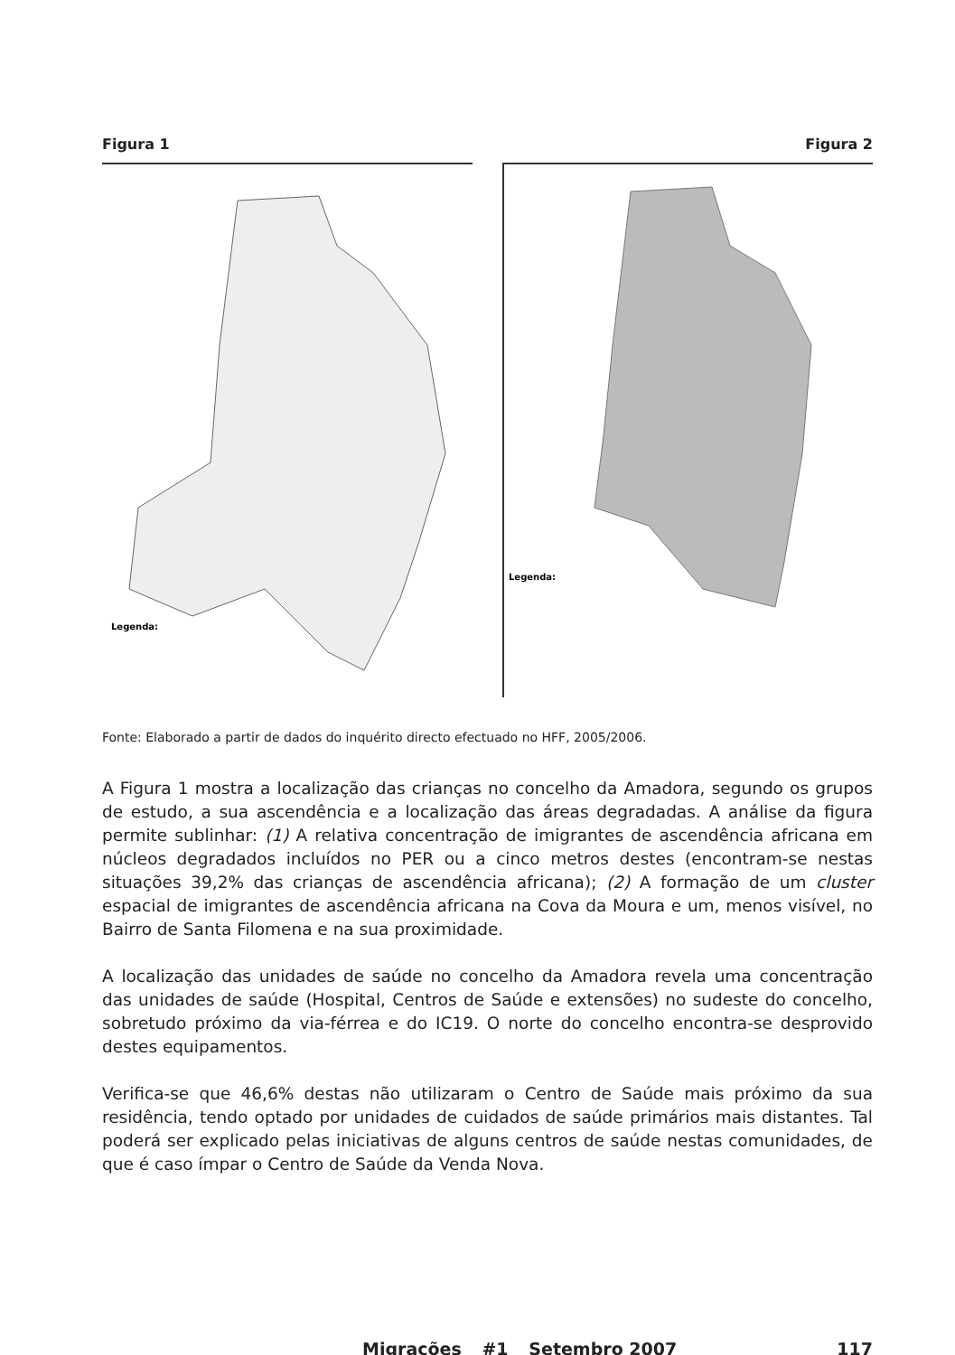Figura 1
Legenda:
Figura 2
Legenda:
Fonte: Elaborado a partir de dados do inquérito directo efectuado no HFF, 2005/2006.
A Figura 1 mostra a localização das crianças no concelho da Amadora, segundo os grupos de estudo, a sua ascendência e a localização das áreas degradadas. A análise da figura permite sublinhar: (1) A relativa concentração de imigrantes de ascendência africana em núcleos degradados incluídos no PER ou a cinco metros destes (encontram-se nestas situações 39,2% das crianças de ascendência africana); (2) A formação de um cluster espacial de imigrantes de ascendência africana na Cova da Moura e um, menos visível, no Bairro de Santa Filomena e na sua proximidade.
A localização das unidades de saúde no concelho da Amadora revela uma concentração das unidades de saúde (Hospital, Centros de Saúde e extensões) no sudeste do concelho, sobretudo próximo da via-férrea e do IC19. O norte do concelho encontra-se desprovido destes equipamentos.
Verifica-se que 46,6% destas não utilizaram o Centro de Saúde mais próximo da sua residência, tendo optado por unidades de cuidados de saúde primários mais distantes. Tal poderá ser explicado pelas iniciativas de alguns centros de saúde nestas comunidades, de que é caso ímpar o Centro de Saúde da Venda Nova.
Migrações _ #1 _ Setembro 2007 117